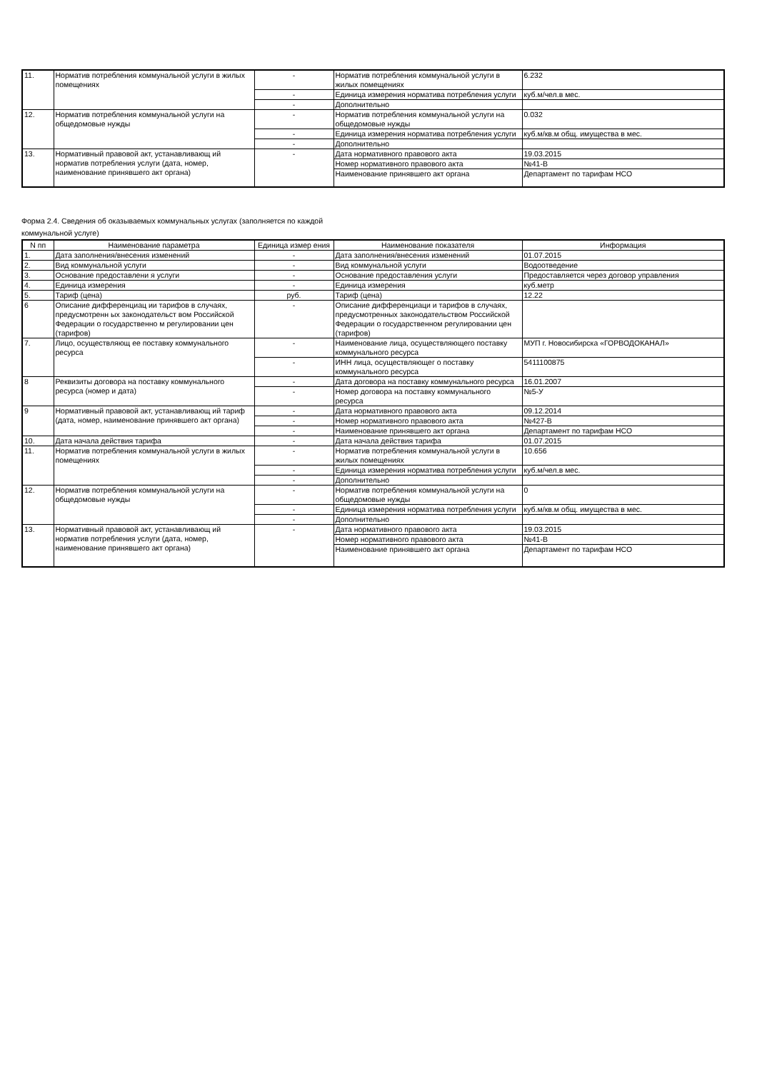| 11. | Норматив потребления коммунальной услуги в жилых помещениях | - | Норматив потребления коммунальной услуги в жилых помещениях | 6.232 |
| | | - | Единица измерения норматива потребления услуги | куб.м/чел.в мес. |
| | | - | Дополнительно | |
| 12. | Норматив потребления коммунальной услуги на общедомовые нужды | - | Норматив потребления коммунальной услуги на общедомовые нужды | 0.032 |
| | | - | Единица измерения норматива потребления услуги | куб.м/кв.м общ. имущества в мес. |
| | | - | Дополнительно | |
| 13. | Нормативный правовой акт, устанавливающ ий норматив потребления услуги (дата, номер, наименование принявшего акт органа) | - | Дата нормативного правового акта | 19.03.2015 |
| | | | Номер нормативного правового акта | №41-В |
| | | | Наименование принявшего акт органа | Департамент по тарифам НСО |
Форма 2.4. Сведения об оказываемых коммунальных услугах (заполняется по каждой
коммунальной услуге)
| N пп | Наименование параметра | Единица измер ения | Наименование показателя | Информация |
| --- | --- | --- | --- | --- |
| 1. | Дата заполнения/внесения изменений | - | Дата заполнения/внесения изменений | 01.07.2015 |
| 2. | Вид коммунальной услуги | - | Вид коммунальной услуги | Водоотведение |
| 3. | Основание предоставлени я услуги | - | Основание предоставления услуги | Предоставляется через договор управления |
| 4. | Единица измерения | - | Единица измерения | куб.метр |
| 5. | Тариф (цена) | руб. | Тариф (цена) | 12.22 |
| 6 | Описание дифференциац ии тарифов в случаях, предусмотренн ых законодательст вом Российской Федерации о государственно м регулировании цен (тарифов) | - | Описание дифференциаци и тарифов в случаях, предусмотренных законодательством Российской Федерации о государственном регулировании цен (тарифов) | |
| 7. | Лицо, осуществляющ ее поставку коммунального ресурса | - | Наименование лица, осуществляющего поставку коммунального ресурса | МУП г. Новосибирска «ГОРВОДОКАНАЛ» |
| | | - | ИНН лица, осуществляющег о поставку коммунального ресурса | 5411100875 |
| 8 | Реквизиты договора на поставку коммунального ресурса (номер и дата) | - | Дата договора на поставку коммунального ресурса | 16.01.2007 |
| | | - | Номер договора на поставку коммунального ресурса | №5-У |
| 9 | Нормативный правовой акт, устанавливающ ий тариф (дата, номер, наименование принявшего акт органа) | - | Дата нормативного правового акта | 09.12.2014 |
| | | - | Номер нормативного правового акта | №427-В |
| | | - | Наименование принявшего акт органа | Департамент по тарифам НСО |
| 10. | Дата начала действия тарифа | - | Дата начала действия тарифа | 01.07.2015 |
| 11. | Норматив потребления коммунальной услуги в жилых помещениях | - | Норматив потребления коммунальной услуги в жилых помещениях | 10.656 |
| | | - | Единица измерения норматива потребления услуги | куб.м/чел.в мес. |
| | | - | Дополнительно | |
| 12. | Норматив потребления коммунальной услуги на общедомовые нужды | - | Норматив потребления коммунальной услуги на общедомовые нужды | 0 |
| | | - | Единица измерения норматива потребления услуги | куб.м/кв.м общ. имущества в мес. |
| | | - | Дополнительно | |
| 13. | Нормативный правовой акт, устанавливающ ий норматив потребления услуги (дата, номер, наименование принявшего акт органа) | - | Дата нормативного правового акта | 19.03.2015 |
| | | | Номер нормативного правового акта | №41-В |
| | | | Наименование принявшего акт органа | Департамент по тарифам НСО |